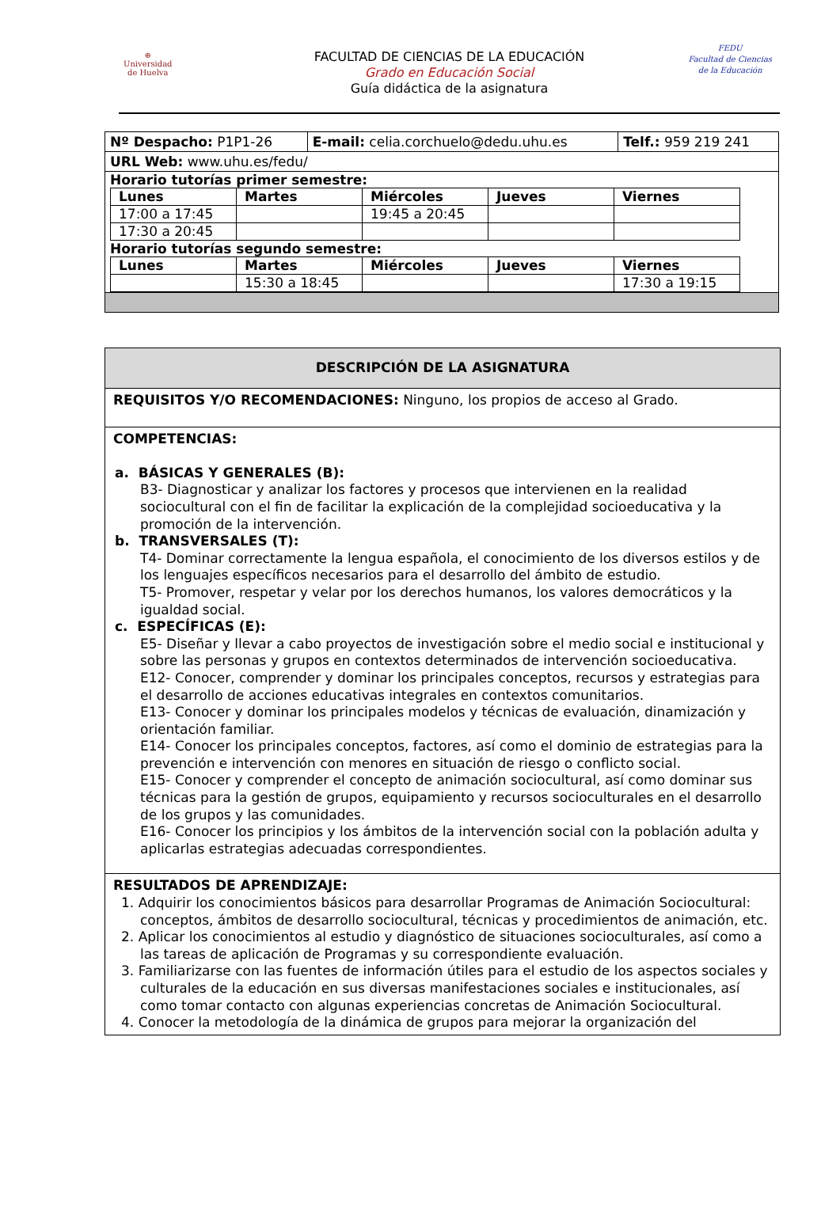⊛
Universidad
de Huelva
FEDU
Facultad de Ciencias
de la Educación
FACULTAD DE CIENCIAS DE LA EDUCACIÓN
Grado en Educación Social
Guía didáctica de la asignatura
| Nº Despacho: P1P1-26 | E-mail: celia.corchuelo@dedu.uhu.es | Telf.: 959 219 241 |
| URL Web: www.uhu.es/fedu/ | | |
| Horario tutorías primer semestre: / Lunes / Martes / Miércoles / Jueves / Viernes / / 17:00 a 17:45 / / 19:45 a 20:45 / / / / 17:30 a 20:45 / / / / / Horario tutorías segundo semestre: / Lunes / Martes / Miércoles / Jueves / Viernes / / / 15:30 a 18:45 / / / 17:30 a 19:15 / | | |
DESCRIPCIÓN DE LA ASIGNATURA
REQUISITOS Y/O RECOMENDACIONES: Ninguno, los propios de acceso al Grado.
COMPETENCIAS:
a. BÁSICAS Y GENERALES (B):
B3- Diagnosticar y analizar los factores y procesos que intervienen en la realidad sociocultural con el fin de facilitar la explicación de la complejidad socioeducativa y la promoción de la intervención.
b. TRANSVERSALES (T):
T4- Dominar correctamente la lengua española, el conocimiento de los diversos estilos y de los lenguajes específicos necesarios para el desarrollo del ámbito de estudio.
T5- Promover, respetar y velar por los derechos humanos, los valores democráticos y la igualdad social.
c. ESPECÍFICAS (E):
E5- Diseñar y llevar a cabo proyectos de investigación sobre el medio social e institucional y sobre las personas y grupos en contextos determinados de intervención socioeducativa.
E12- Conocer, comprender y dominar los principales conceptos, recursos y estrategias para el desarrollo de acciones educativas integrales en contextos comunitarios.
E13- Conocer y dominar los principales modelos y técnicas de evaluación, dinamización y orientación familiar.
E14- Conocer los principales conceptos, factores, así como el dominio de estrategias para la prevención e intervención con menores en situación de riesgo o conflicto social.
E15- Conocer y comprender el concepto de animación sociocultural, así como dominar sus técnicas para la gestión de grupos, equipamiento y recursos socioculturales en el desarrollo de los grupos y las comunidades.
E16- Conocer los principios y los ámbitos de la intervención social con la población adulta y aplicarlas estrategias adecuadas correspondientes.
RESULTADOS DE APRENDIZAJE:
1. Adquirir los conocimientos básicos para desarrollar Programas de Animación Sociocultural: conceptos, ámbitos de desarrollo sociocultural, técnicas y procedimientos de animación, etc.
2. Aplicar los conocimientos al estudio y diagnóstico de situaciones socioculturales, así como a las tareas de aplicación de Programas y su correspondiente evaluación.
3. Familiarizarse con las fuentes de información útiles para el estudio de los aspectos sociales y culturales de la educación en sus diversas manifestaciones sociales e institucionales, así como tomar contacto con algunas experiencias concretas de Animación Sociocultural.
4. Conocer la metodología de la dinámica de grupos para mejorar la organización del